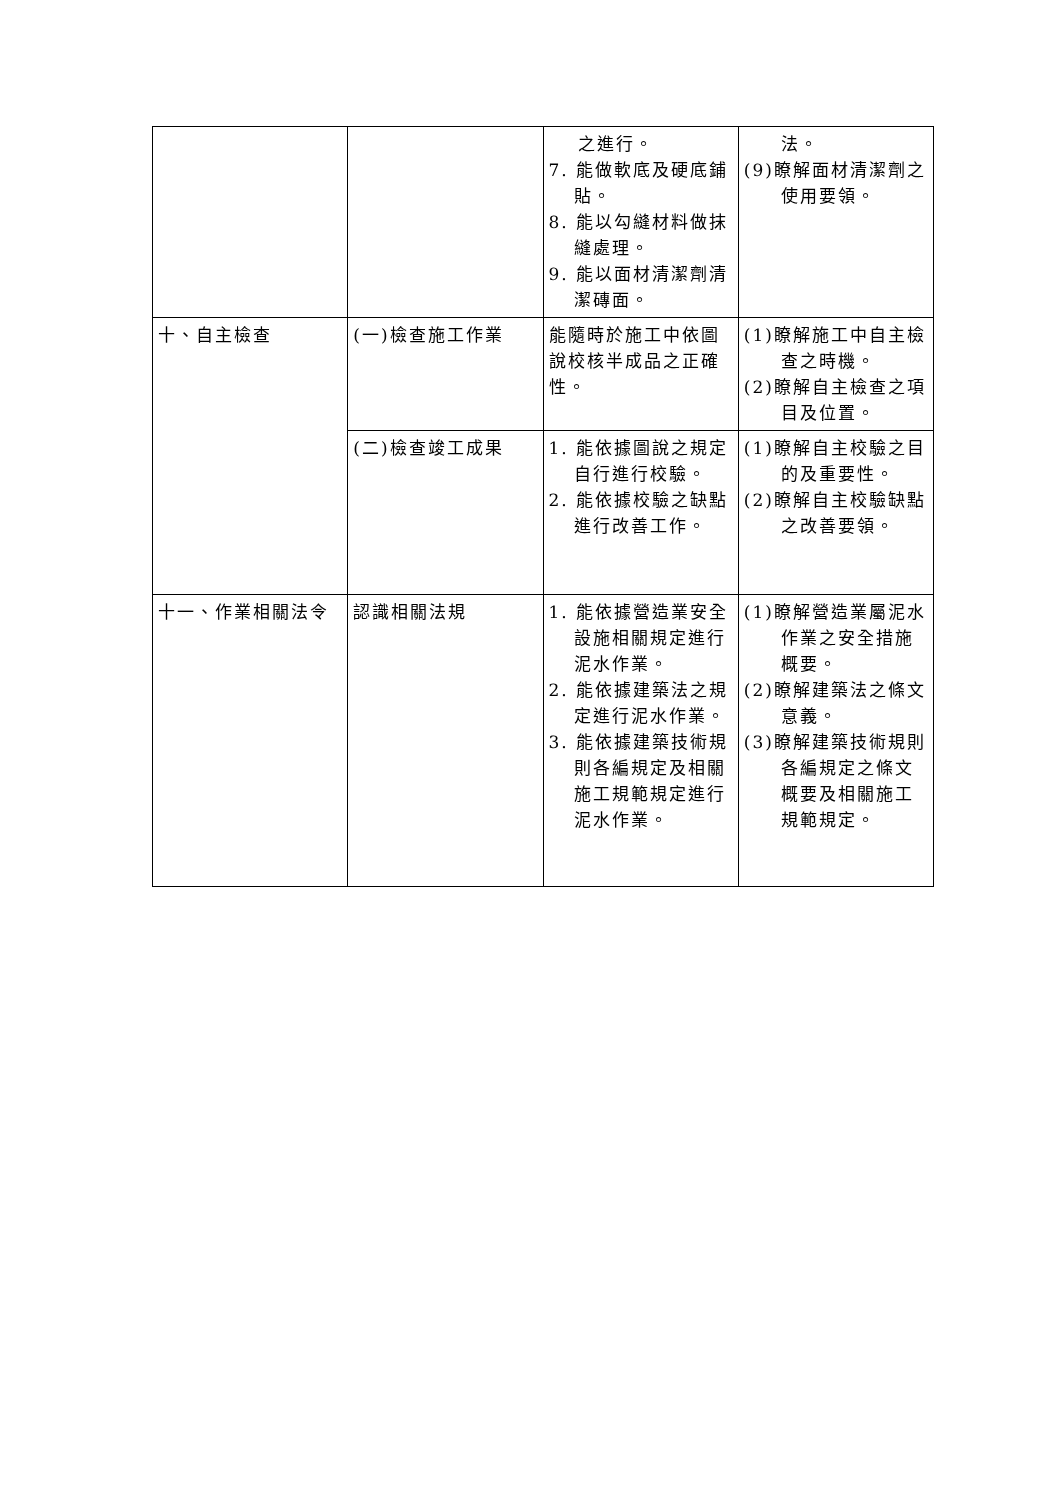| | | 之進行。 7. 能做軟底及硬底鋪貼。 8. 能以勾縫材料做抹縫處理。 9. 能以面材清潔劑清潔磚面。 | 法。 (9)瞭解面材清潔劑之使用要領。 |
| 十、自主檢查 | (一)檢查施工作業 | 能隨時於施工中依圖說校核半成品之正確性。 | (1)瞭解施工中自主檢查之時機。 (2)瞭解自主檢查之項目及位置。 |
| | (二)檢查竣工成果 | 1. 能依據圖說之規定自行進行校驗。 2. 能依據校驗之缺點進行改善工作。 | (1)瞭解自主校驗之目的及重要性。 (2)瞭解自主校驗缺點之改善要領。 |
| 十一、作業相關法令 | 認識相關法規 | 1. 能依據營造業安全設施相關規定進行泥水作業。 2. 能依據建築法之規定進行泥水作業。 3. 能依據建築技術規則各編規定及相關施工規範規定進行泥水作業。 | (1)瞭解營造業屬泥水作業之安全措施概要。 (2)瞭解建築法之條文意義。 (3)瞭解建築技術規則各編規定之條文概要及相關施工規範規定。 |